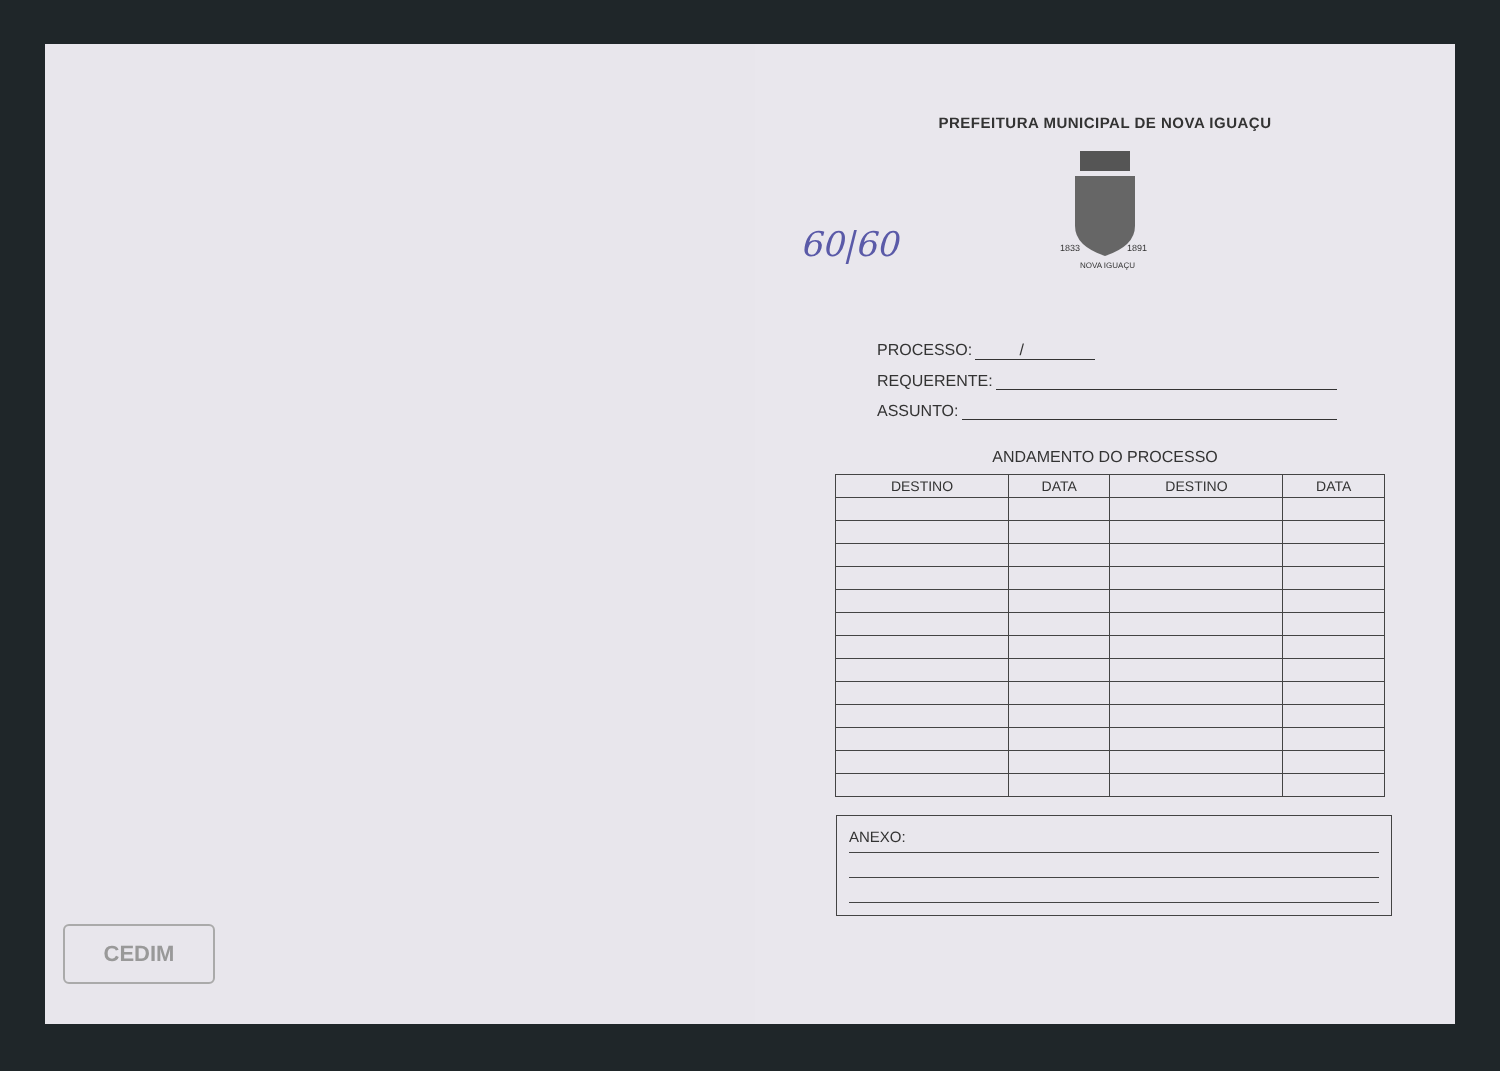CEDIM
PREFEITURA MUNICIPAL DE NOVA IGUAÇU
1833
1891
NOVA IGUAÇU
60|60
PROCESSO: /
REQUERENTE:
ASSUNTO:
ANDAMENTO DO PROCESSO
| DESTINO | DATA | DESTINO | DATA |
| --- | --- | --- | --- |
ANEXO: